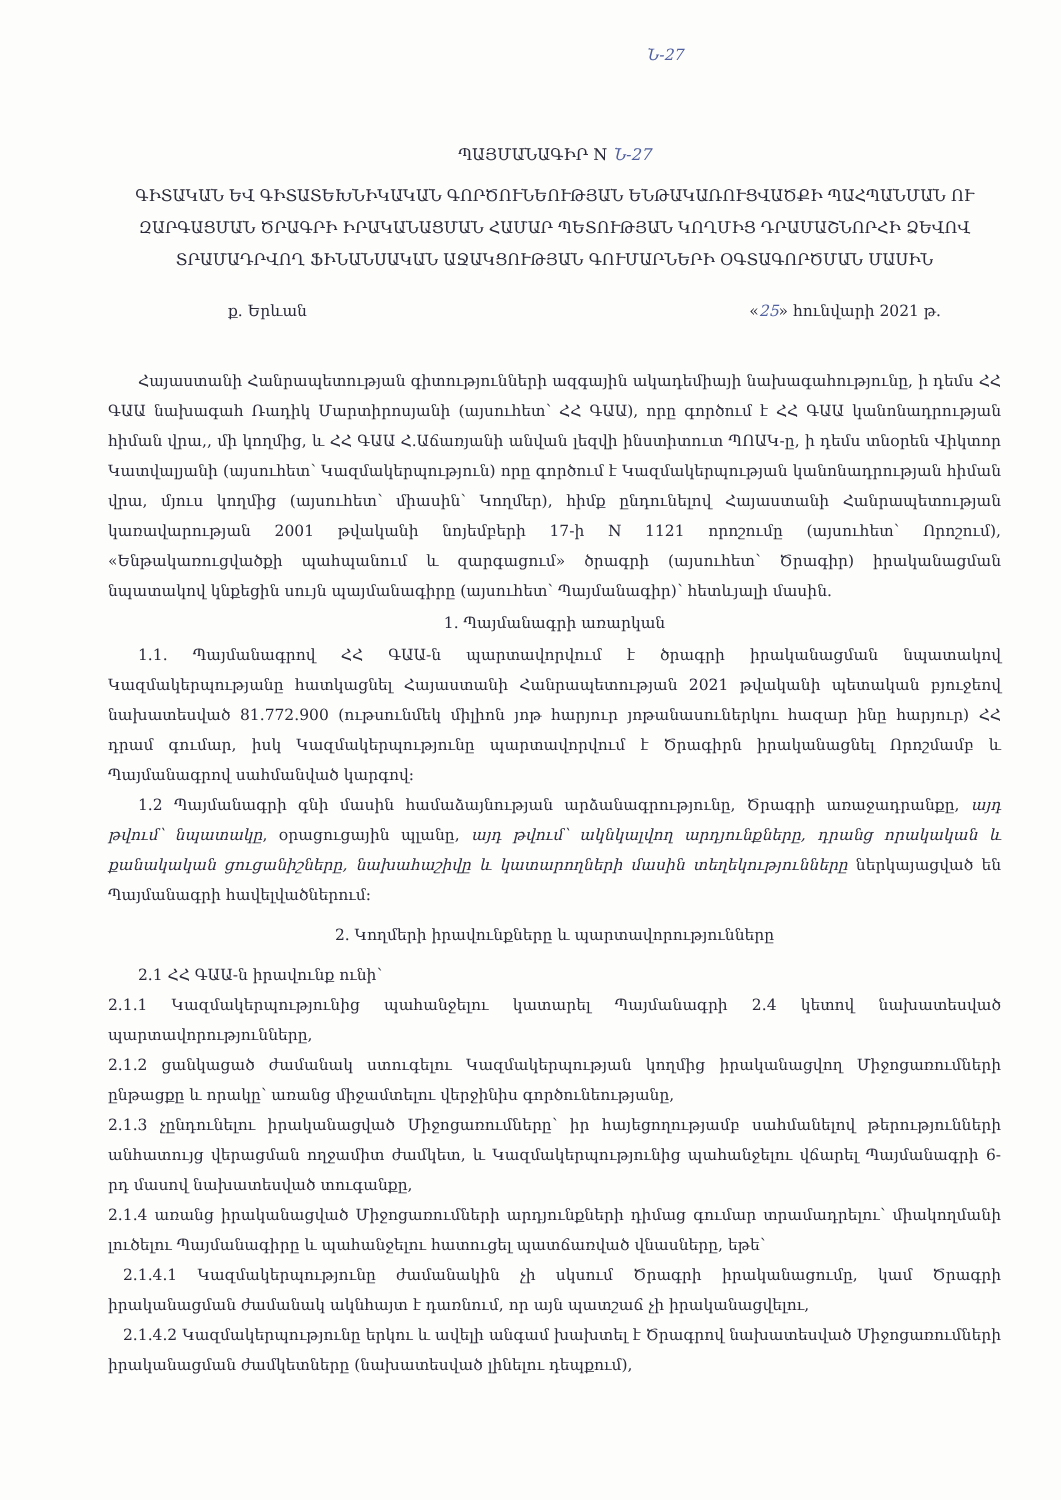Ն-27
ՊԱՅՄԱՆԱԳԻՐ N Ն-27
ԳԻՏԱԿԱՆ ԵՎ ԳԻՏԱՏԵԽՆԻԿԱԿԱՆ ԳՈՐԾՈՒՆԵՈՒԹՅԱՆ ԵՆԹԱԿԱՌՈՒՑՎԱԾՔԻ ՊԱՀՊԱՆՄԱՆ ՈՒ ԶԱՐԳԱՑՄԱՆ ԾՐԱԳՐԻ ԻՐԱԿԱՆԱՑՄԱՆ ՀԱՄԱՐ ՊԵՏՈՒԹՅԱՆ ԿՈՂՄԻՑ ԴՐԱՄԱՇՆՈՐՀԻ ՁԵՎՈՎ ՏՐԱՄԱԴՐՎՈՂ ՖԻՆԱՆՍԱԿԱՆ ԱՋԱԿՑՈՒԹՅԱՆ ԳՈՒՄԱՐՆԵՐԻ ՕԳՏԱԳՈՐԾՄԱՆ ՄԱՍԻՆ
ք. Երևան «25» հունվարի 2021 թ.
Հայաստանի Հանրապետության գիտությունների ազգային ակադեմիայի նախագահությունը, ի դեմս ՀՀ ԳԱԱ նախագահ Ռադիկ Մարտիրոսյանի (այսուհետ՝ ՀՀ ԳԱԱ), որը գործում է ՀՀ ԳԱԱ կանոնադրության հիման վրա,, մի կողմից, և ՀՀ ԳԱԱ Հ.Աճառյանի անվան լեզվի ինստիտուտ ՊՈԱԿ-ը, ի դեմս տնօրեն Վիկտոր Կատվալյանի (այսուհետ՝ Կազմակերպություն) որը գործում է Կազմակերպության կանոնադրության հիման վրա, մյուս կողմից (այսուհետ՝ միասին՝ Կողմեր), հիմք ընդունելով Հայաստանի Հանրապետության կառավարության 2001 թվականի նոյեմբերի 17-ի N 1121 որոշումը (այսուհետ՝ Որոշում), «Ենթակառուցվածքի պահպանում և զարգացում» ծրագրի (այսուհետ՝ Ծրագիր) իրականացման նպատակով կնքեցին սույն պայմանագիրը (այսուհետ՝ Պայմանագիր)՝ հետևյալի մասին.
1. Պայմանագրի առարկան
1.1. Պայմանագրով ՀՀ ԳԱԱ-ն պարտավորվում է ծրագրի իրականացման նպատակով Կազմակերպությանը հատկացնել Հայաստանի Հանրապետության 2021 թվականի պետական բյուջեով նախատեսված 81.772.900 (ութսունմեկ միլիոն յոթ հարյուր յոթանասուներկու հազար ինը հարյուր) ՀՀ դրամ գումար, իսկ Կազմակերպությունը պարտավորվում է Ծրագիրն իրականացնել Որոշմամբ և Պայմանագրով սահմանված կարգով:
1.2 Պայմանագրի գնի մասին համաձայնության արձանագրությունը, Ծրագրի առաջադրանքը, այդ թվում՝ նպատակը, օրացուցային պլանը, այդ թվում՝ ակնկալվող արդյունքները, դրանց որակական և քանակական ցուցանիշները, նախահաշիվը և կատարողների մասին տեղեկությունները ներկայացված են Պայմանագրի հավելվածներում:
2. Կողմերի իրավունքները և պարտավորությունները
2.1 ՀՀ ԳԱԱ-ն իրավունք ունի՝
2.1.1 Կազմակերպությունից պահանջելու կատարել Պայմանագրի 2.4 կետով նախատեսված պարտավորությունները,
2.1.2 ցանկացած ժամանակ ստուգելու Կազմակերպության կողմից իրականացվող Միջոցառումների ընթացքը և որակը՝ առանց միջամտելու վերջինիս գործունեությանը,
2.1.3 չընդունելու իրականացված Միջոցառումները՝ իր հայեցողությամբ սահմանելով թերությունների անհատույց վերացման ողջամիտ ժամկետ, և Կազմակերպությունից պահանջելու վճարել Պայմանագրի 6-րդ մասով նախատեսված տուգանքը,
2.1.4 առանց իրականացված Միջոցառումների արդյունքների դիմաց գումար տրամադրելու՝ միակողմանի լուծելու Պայմանագիրը և պահանջելու հատուցել պատճառված վնասները, եթե՝
2.1.4.1 Կազմակերպությունը ժամանակին չի սկսում Ծրագրի իրականացումը, կամ Ծրագրի իրականացման ժամանակ ակնհայտ է դառնում, որ այն պատշաճ չի իրականացվելու,
2.1.4.2 Կազմակերպությունը երկու և ավելի անգամ խախտել է Ծրագրով նախատեսված Միջոցառումների իրականացման ժամկետները (նախատեսված լինելու դեպքում),